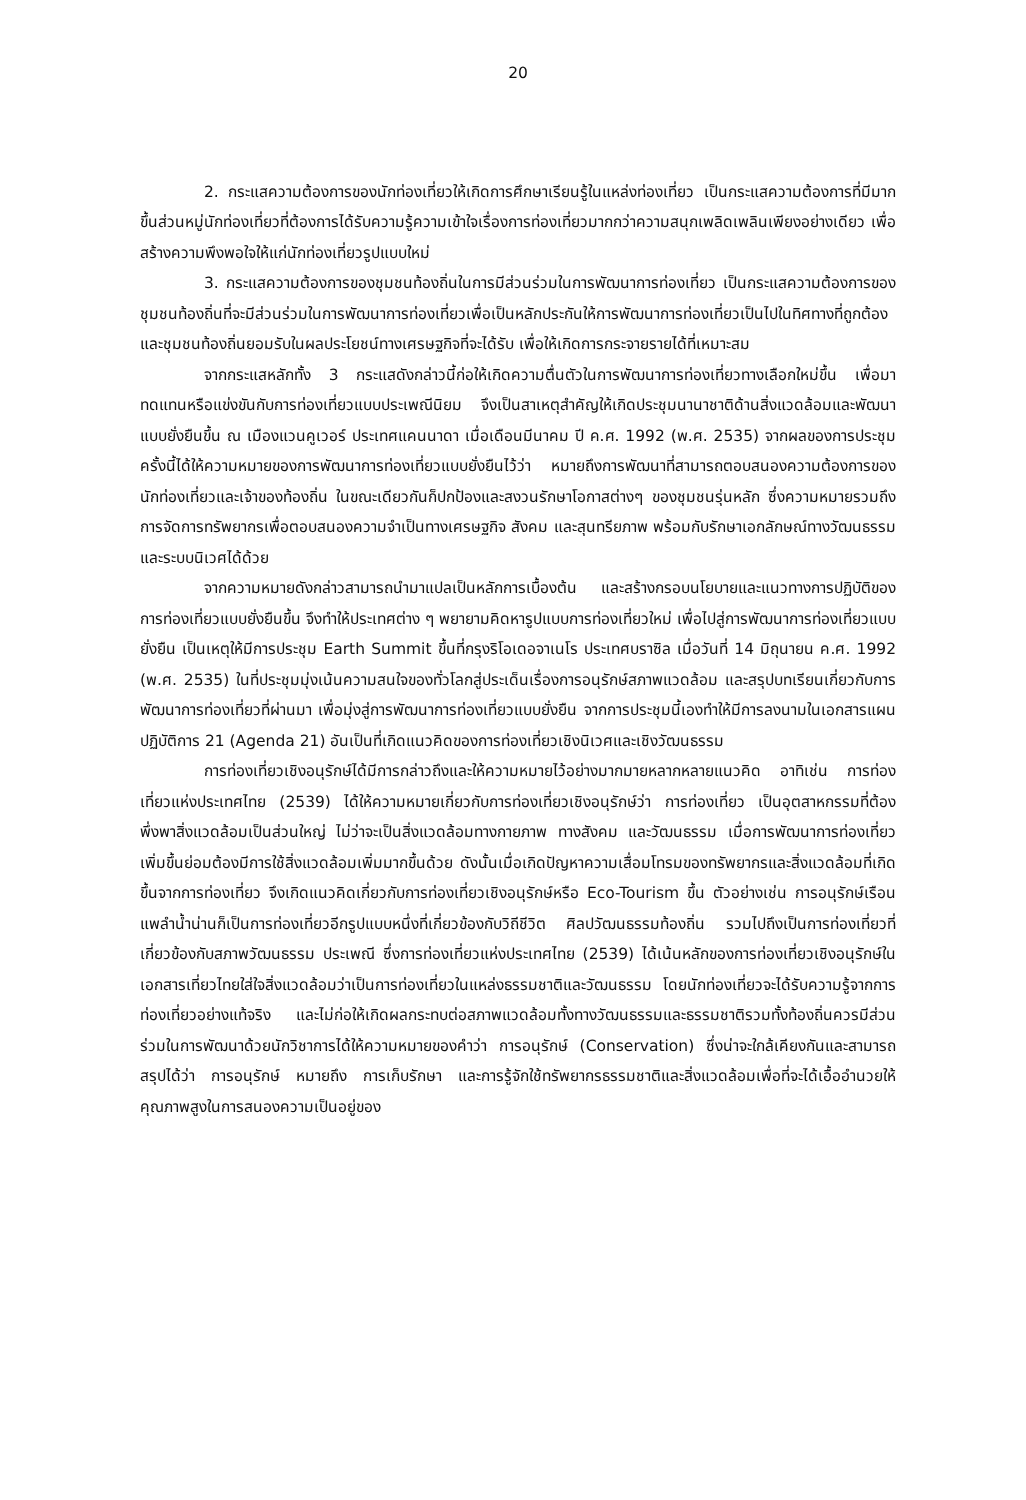20
2. กระแสความต้องการของนักท่องเที่ยวให้เกิดการศึกษาเรียนรู้ในแหล่งท่องเที่ยว เป็นกระแสความต้องการที่มีมากขึ้นส่วนหมู่นักท่องเที่ยวที่ต้องการได้รับความรู้ความเข้าใจเรื่องการท่องเที่ยวมากกว่าความสนุกเพลิดเพลินเพียงอย่างเดียว เพื่อสร้างความพึงพอใจให้แก่นักท่องเที่ยวรูปแบบใหม่
3. กระแสความต้องการของชุมชนท้องถิ่นในการมีส่วนร่วมในการพัฒนาการท่องเที่ยว เป็นกระแสความต้องการของชุมชนท้องถิ่นที่จะมีส่วนร่วมในการพัฒนาการท่องเที่ยวเพื่อเป็นหลักประกันให้การพัฒนาการท่องเที่ยวเป็นไปในทิศทางที่ถูกต้อง และชุมชนท้องถิ่นยอมรับในผลประโยชน์ทางเศรษฐกิจที่จะได้รับ เพื่อให้เกิดการกระจายรายได้ที่เหมาะสม
จากกระแสหลักทั้ง 3 กระแสดังกล่าวนี้ก่อให้เกิดความตื่นตัวในการพัฒนาการท่องเที่ยวทางเลือกใหม่ขึ้น เพื่อมาทดแทนหรือแข่งขันกับการท่องเที่ยวแบบประเพณีนิยม จึงเป็นสาเหตุสำคัญให้เกิดประชุมนานาชาติด้านสิ่งแวดล้อมและพัฒนาแบบยั่งยืนขึ้น ณ เมืองแวนคูเวอร์ ประเทศแคนนาดา เมื่อเดือนมีนาคม ปี ค.ศ. 1992 (พ.ศ. 2535) จากผลของการประชุมครั้งนี้ได้ให้ความหมายของการพัฒนาการท่องเที่ยวแบบยั่งยืนไว้ว่า หมายถึงการพัฒนาที่สามารถตอบสนองความต้องการของนักท่องเที่ยวและเจ้าของท้องถิ่น ในขณะเดียวกันก็ปกป้องและสงวนรักษาโอกาสต่างๆ ของชุมชนรุ่นหลัก ซึ่งความหมายรวมถึงการจัดการทรัพยากรเพื่อตอบสนองความจำเป็นทางเศรษฐกิจ สังคม และสุนทรียภาพ พร้อมกับรักษาเอกลักษณ์ทางวัฒนธรรม และระบบนิเวศได้ด้วย
จากความหมายดังกล่าวสามารถนำมาแปลเป็นหลักการเบื้องต้น และสร้างกรอบนโยบายและแนวทางการปฏิบัติของการท่องเที่ยวแบบยั่งยืนขึ้น จึงทำให้ประเทศต่าง ๆ พยายามคิดหารูปแบบการท่องเที่ยวใหม่ เพื่อไปสู่การพัฒนาการท่องเที่ยวแบบยั่งยืน เป็นเหตุให้มีการประชุม Earth Summit ขึ้นที่กรุงริโอเดอจาเนโร ประเทศบราซิล เมื่อวันที่ 14 มิถุนายน ค.ศ. 1992 (พ.ศ. 2535) ในที่ประชุมมุ่งเน้นความสนใจของทั่วโลกสู่ประเด็นเรื่องการอนุรักษ์สภาพแวดล้อม และสรุปบทเรียนเกี่ยวกับการพัฒนาการท่องเที่ยวที่ผ่านมา เพื่อมุ่งสู่การพัฒนาการท่องเที่ยวแบบยั่งยืน จากการประชุมนี้เองทำให้มีการลงนามในเอกสารแผนปฏิบัติการ 21 (Agenda 21) อันเป็นที่เกิดแนวคิดของการท่องเที่ยวเชิงนิเวศและเชิงวัฒนธรรม
การท่องเที่ยวเชิงอนุรักษ์ได้มีการกล่าวถึงและให้ความหมายไว้อย่างมากมายหลากหลายแนวคิด อาทิเช่น การท่องเที่ยวแห่งประเทศไทย (2539) ได้ให้ความหมายเกี่ยวกับการท่องเที่ยวเชิงอนุรักษ์ว่า การท่องเที่ยว เป็นอุตสาหกรรมที่ต้องพึ่งพาสิ่งแวดล้อมเป็นส่วนใหญ่ ไม่ว่าจะเป็นสิ่งแวดล้อมทางกายภาพ ทางสังคม และวัฒนธรรม เมื่อการพัฒนาการท่องเที่ยวเพิ่มขึ้นย่อมต้องมีการใช้สิ่งแวดล้อมเพิ่มมากขึ้นด้วย ดังนั้นเมื่อเกิดปัญหาความเสื่อมโทรมของทรัพยากรและสิ่งแวดล้อมที่เกิดขึ้นจากการท่องเที่ยว จึงเกิดแนวคิดเกี่ยวกับการท่องเที่ยวเชิงอนุรักษ์หรือ Eco-Tourism ขึ้น ตัวอย่างเช่น การอนุรักษ์เรือนแพลำน้ำน่านก็เป็นการท่องเที่ยวอีกรูปแบบหนึ่งที่เกี่ยวข้องกับวิถีชีวิต ศิลปวัฒนธรรมท้องถิ่น รวมไปถึงเป็นการท่องเที่ยวที่เกี่ยวข้องกับสภาพวัฒนธรรม ประเพณี ซึ่งการท่องเที่ยวแห่งประเทศไทย (2539) ได้เน้นหลักของการท่องเที่ยวเชิงอนุรักษ์ในเอกสารเที่ยวไทยใส่ใจสิ่งแวดล้อมว่าเป็นการท่องเที่ยวในแหล่งธรรมชาติและวัฒนธรรม โดยนักท่องเที่ยวจะได้รับความรู้จากการท่องเที่ยวอย่างแท้จริง และไม่ก่อให้เกิดผลกระทบต่อสภาพแวดล้อมทั้งทางวัฒนธรรมและธรรมชาติรวมทั้งท้องถิ่นควรมีส่วนร่วมในการพัฒนาด้วยนักวิชาการได้ให้ความหมายของคำว่า การอนุรักษ์ (Conservation) ซึ่งน่าจะใกล้เคียงกันและสามารถสรุปได้ว่า การอนุรักษ์ หมายถึง การเก็บรักษา และการรู้จักใช้ทรัพยากรธรรมชาติและสิ่งแวดล้อมเพื่อที่จะได้เอื้ออำนวยให้คุณภาพสูงในการสนองความเป็นอยู่ของ